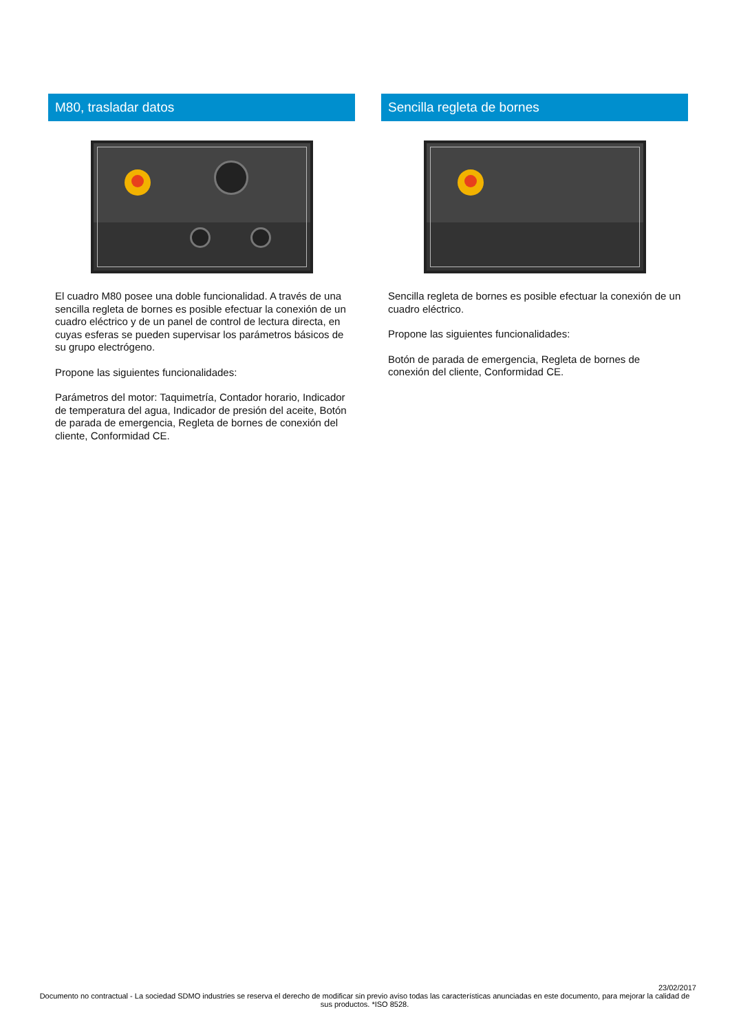M80, trasladar datos
El cuadro M80 posee una doble funcionalidad. A través de una sencilla regleta de bornes es posible efectuar la conexión de un cuadro eléctrico y de un panel de control de lectura directa, en cuyas esferas se pueden supervisar los parámetros básicos de su grupo electrógeno.
Propone las siguientes funcionalidades:
Parámetros del motor: Taquimetría, Contador horario, Indicador de temperatura del agua, Indicador de presión del aceite, Botón de parada de emergencia, Regleta de bornes de conexión del cliente, Conformidad CE.
Sencilla regleta de bornes
Sencilla regleta de bornes es posible efectuar la conexión de un cuadro eléctrico.
Propone las siguientes funcionalidades:
Botón de parada de emergencia, Regleta de bornes de conexión del cliente, Conformidad CE.
23/02/2017
Documento no contractual - La sociedad SDMO industries se reserva el derecho de modificar sin previo aviso todas las características anunciadas en este documento, para mejorar la calidad de sus productos. *ISO 8528.